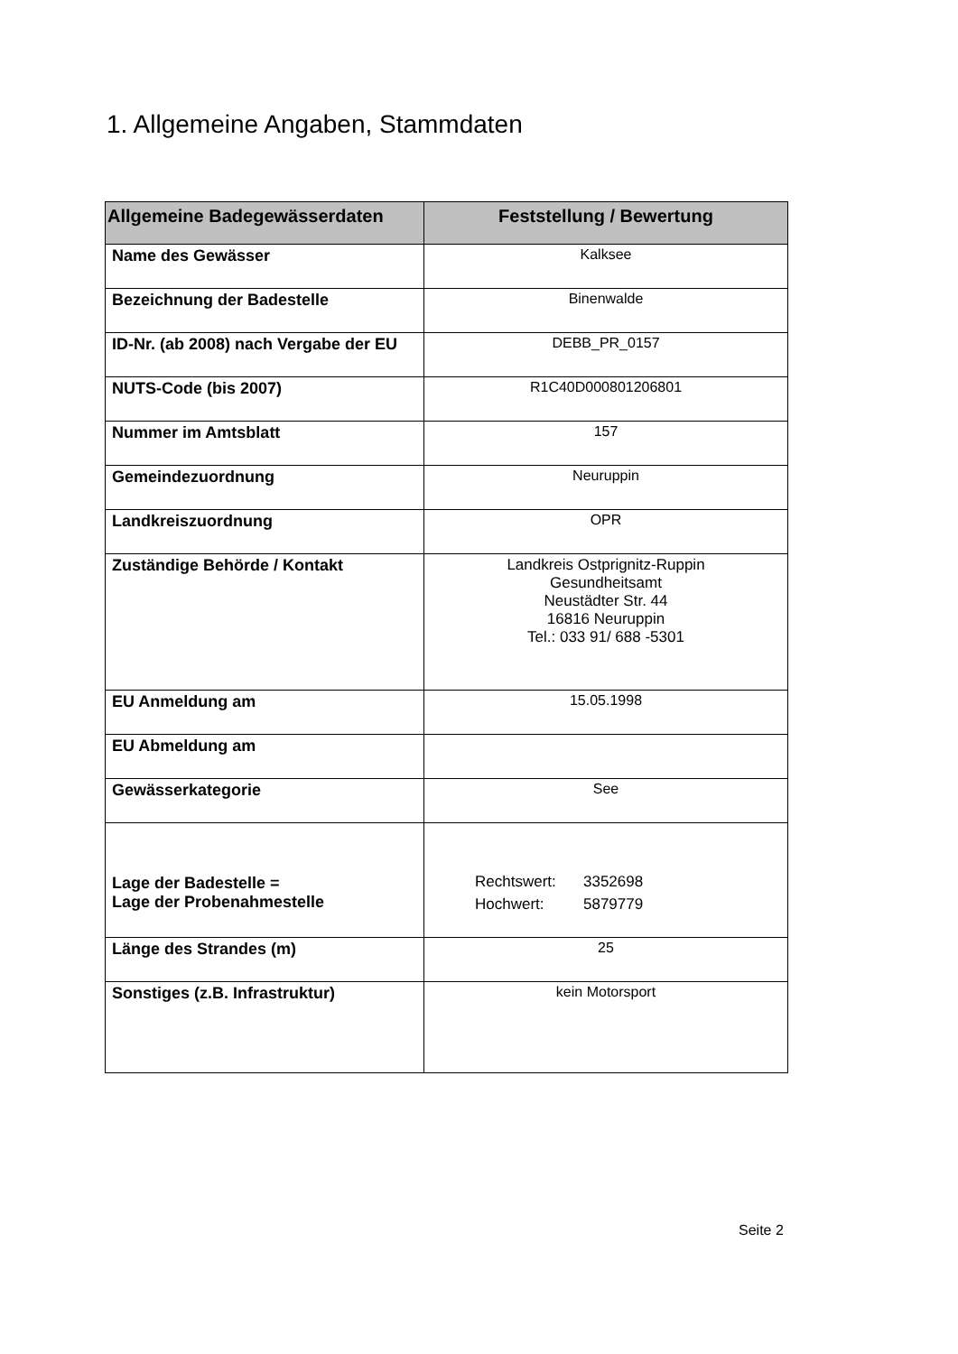1. Allgemeine Angaben, Stammdaten
| Allgemeine Badegewässerdaten | Feststellung / Bewertung |
| --- | --- |
| Name des Gewässer | Kalksee |
| Bezeichnung der Badestelle | Binenwalde |
| ID-Nr. (ab 2008) nach Vergabe der EU | DEBB_PR_0157 |
| NUTS-Code (bis 2007) | R1C40D000801206801 |
| Nummer im Amtsblatt | 157 |
| Gemeindezuordnung | Neuruppin |
| Landkreiszuordnung | OPR |
| Zuständige Behörde / Kontakt | Landkreis Ostprignitz-Ruppin Gesundheitsamt Neustädter Str. 44 16816 Neuruppin Tel.: 033 91/ 688 -5301 |
| EU Anmeldung am | 15.05.1998 |
| EU Abmeldung am | |
| Gewässerkategorie | See |
| Lage der Badestelle = Lage der Probenahmestelle | Rechtswert: 3352698 Hochwert: 5879779 |
| Länge des Strandes (m) | 25 |
| Sonstiges (z.B. Infrastruktur) | kein Motorsport |
Seite 2